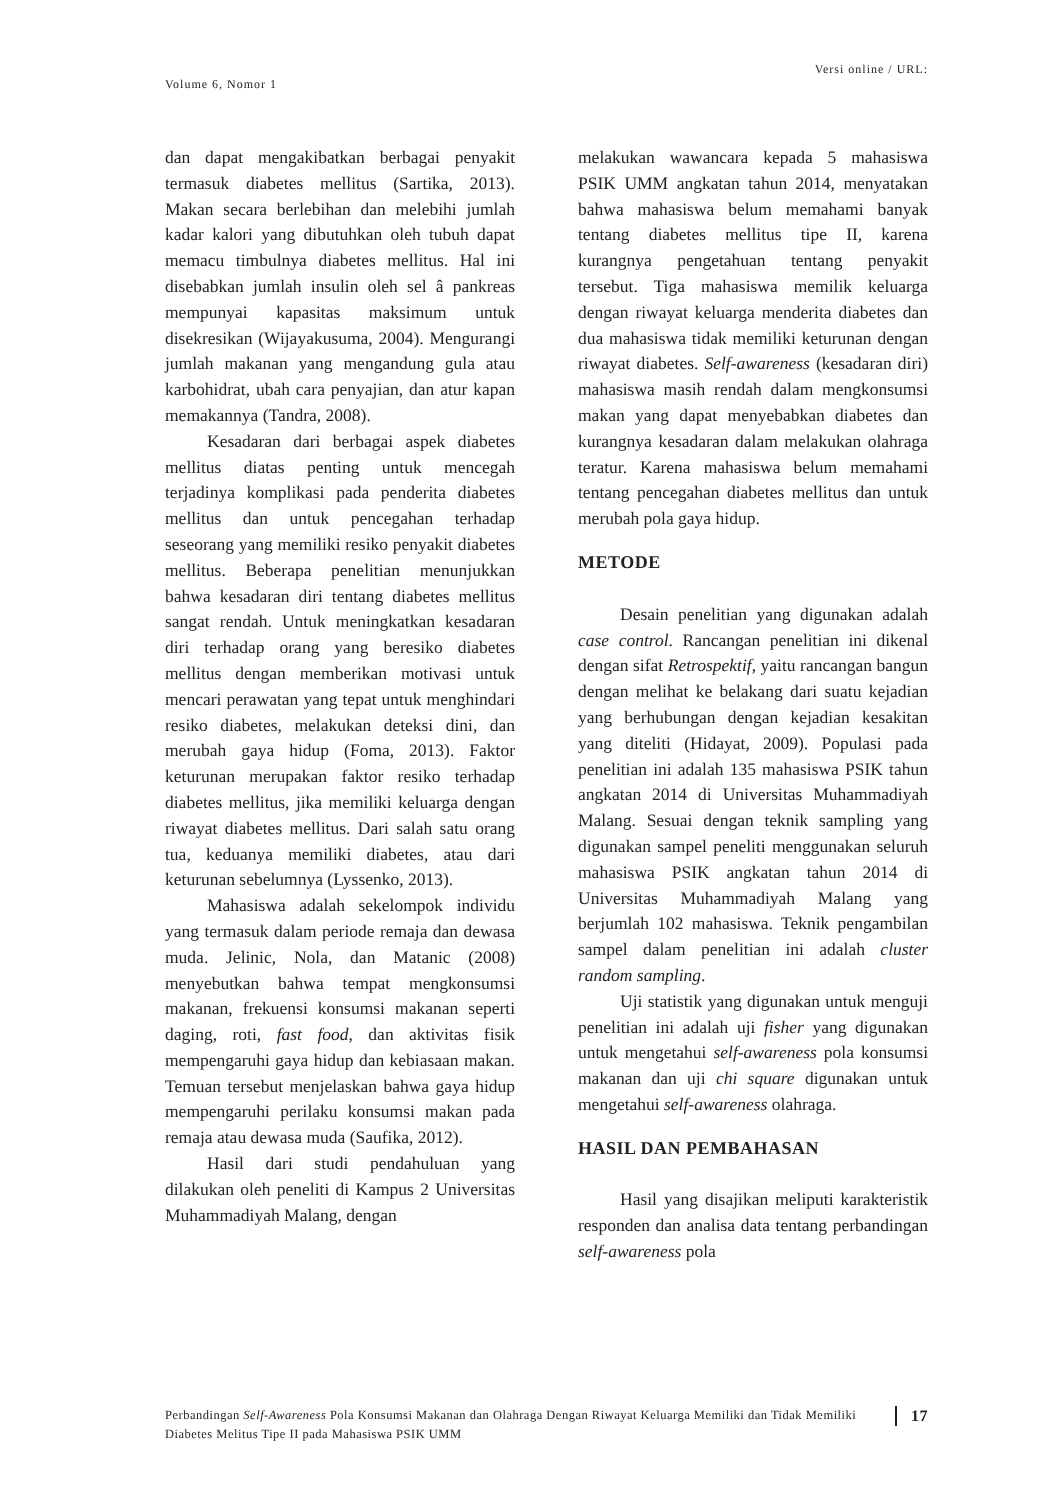Versi online / URL:
Volume 6, Nomor 1
dan dapat mengakibatkan berbagai penyakit termasuk diabetes mellitus (Sartika, 2013). Makan secara berlebihan dan melebihi jumlah kadar kalori yang dibutuhkan oleh tubuh dapat memacu timbulnya diabetes mellitus. Hal ini disebabkan jumlah insulin oleh sel â pankreas mempunyai kapasitas maksimum untuk disekresikan (Wijayakusuma, 2004). Mengurangi jumlah makanan yang mengandung gula atau karbohidrat, ubah cara penyajian, dan atur kapan memakannya (Tandra, 2008).
Kesadaran dari berbagai aspek diabetes mellitus diatas penting untuk mencegah terjadinya komplikasi pada penderita diabetes mellitus dan untuk pencegahan terhadap seseorang yang memiliki resiko penyakit diabetes mellitus. Beberapa penelitian menunjukkan bahwa kesadaran diri tentang diabetes mellitus sangat rendah. Untuk meningkatkan kesadaran diri terhadap orang yang beresiko diabetes mellitus dengan memberikan motivasi untuk mencari perawatan yang tepat untuk menghindari resiko diabetes, melakukan deteksi dini, dan merubah gaya hidup (Foma, 2013). Faktor keturunan merupakan faktor resiko terhadap diabetes mellitus, jika memiliki keluarga dengan riwayat diabetes mellitus. Dari salah satu orang tua, keduanya memiliki diabetes, atau dari keturunan sebelumnya (Lyssenko, 2013).
Mahasiswa adalah sekelompok individu yang termasuk dalam periode remaja dan dewasa muda. Jelinic, Nola, dan Matanic (2008) menyebutkan bahwa tempat mengkonsumsi makanan, frekuensi konsumsi makanan seperti daging, roti, fast food, dan aktivitas fisik mempengaruhi gaya hidup dan kebiasaan makan. Temuan tersebut menjelaskan bahwa gaya hidup mempengaruhi perilaku konsumsi makan pada remaja atau dewasa muda (Saufika, 2012).
Hasil dari studi pendahuluan yang dilakukan oleh peneliti di Kampus 2 Universitas Muhammadiyah Malang, dengan
melakukan wawancara kepada 5 mahasiswa PSIK UMM angkatan tahun 2014, menyatakan bahwa mahasiswa belum memahami banyak tentang diabetes mellitus tipe II, karena kurangnya pengetahuan tentang penyakit tersebut. Tiga mahasiswa memilik keluarga dengan riwayat keluarga menderita diabetes dan dua mahasiswa tidak memiliki keturunan dengan riwayat diabetes. Self-awareness (kesadaran diri) mahasiswa masih rendah dalam mengkonsumsi makan yang dapat menyebabkan diabetes dan kurangnya kesadaran dalam melakukan olahraga teratur. Karena mahasiswa belum memahami tentang pencegahan diabetes mellitus dan untuk merubah pola gaya hidup.
METODE
Desain penelitian yang digunakan adalah case control. Rancangan penelitian ini dikenal dengan sifat Retrospektif, yaitu rancangan bangun dengan melihat ke belakang dari suatu kejadian yang berhubungan dengan kejadian kesakitan yang diteliti (Hidayat, 2009). Populasi pada penelitian ini adalah 135 mahasiswa PSIK tahun angkatan 2014 di Universitas Muhammadiyah Malang. Sesuai dengan teknik sampling yang digunakan sampel peneliti menggunakan seluruh mahasiswa PSIK angkatan tahun 2014 di Universitas Muhammadiyah Malang yang berjumlah 102 mahasiswa. Teknik pengambilan sampel dalam penelitian ini adalah cluster random sampling.
Uji statistik yang digunakan untuk menguji penelitian ini adalah uji fisher yang digunakan untuk mengetahui self-awareness pola konsumsi makanan dan uji chi square digunakan untuk mengetahui self-awareness olahraga.
HASIL DAN PEMBAHASAN
Hasil yang disajikan meliputi karakteristik responden dan analisa data tentang perbandingan self-awareness pola
Perbandingan Self-Awareness Pola Konsumsi Makanan dan Olahraga Dengan Riwayat Keluarga Memiliki dan Tidak Memiliki Diabetes Melitus Tipe II pada Mahasiswa PSIK UMM
17